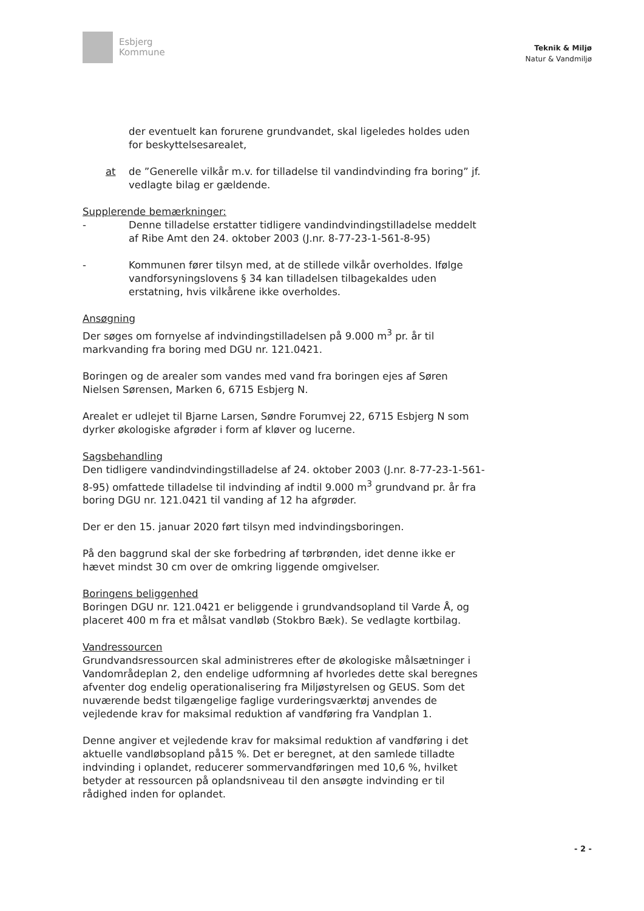Esbjerg
Kommune
Teknik & Miljø
Natur & Vandmiljø
der eventuelt kan forurene grundvandet, skal ligeledes holdes uden for beskyttelsesarealet,
at de ”Generelle vilkår m.v. for tilladelse til vandindvinding fra boring” jf. vedlagte bilag er gældende.
Supplerende bemærkninger:
- Denne tilladelse erstatter tidligere vandindvindingstilladelse meddelt af Ribe Amt den 24. oktober 2003 (J.nr. 8-77-23-1-561-8-95)
- Kommunen fører tilsyn med, at de stillede vilkår overholdes. Ifølge vandforsyningslovens § 34 kan tilladelsen tilbagekaldes uden erstatning, hvis vilkårene ikke overholdes.
Ansøgning
Der søges om fornyelse af indvindingstilladelsen på 9.000 m<sup>3</sup> pr. år til markvanding fra boring med DGU nr. 121.0421.
Boringen og de arealer som vandes med vand fra boringen ejes af Søren Nielsen Sørensen, Marken 6, 6715 Esbjerg N.
Arealet er udlejet til Bjarne Larsen, Søndre Forumvej 22, 6715 Esbjerg N som dyrker økologiske afgrøder i form af kløver og lucerne.
Sagsbehandling
Den tidligere vandindvindingstilladelse af 24. oktober 2003 (J.nr. 8-77-23-1-561-8-95) omfattede tilladelse til indvinding af indtil 9.000 m<sup>3</sup> grundvand pr. år fra boring DGU nr. 121.0421 til vanding af 12 ha afgrøder.
Der er den 15. januar 2020 ført tilsyn med indvindingsboringen.
På den baggrund skal der ske forbedring af tørbrønden, idet denne ikke er hævet mindst 30 cm over de omkring liggende omgivelser.
Boringens beliggenhed
Boringen DGU nr. 121.0421 er beliggende i grundvandsopland til Varde Å, og placeret 400 m fra et målsat vandløb (Stokbro Bæk). Se vedlagte kortbilag.
Vandressourcen
Grundvandsressourcen skal administreres efter de økologiske målsætninger i Vandområdeplan 2, den endelige udformning af hvorledes dette skal beregnes afventer dog endelig operationalisering fra Miljøstyrelsen og GEUS. Som det nuværende bedst tilgængelige faglige vurderingsværktøj anvendes de vejledende krav for maksimal reduktion af vandføring fra Vandplan 1.
Denne angiver et vejledende krav for maksimal reduktion af vandføring i det aktuelle vandløbsopland på15 %. Det er beregnet, at den samlede tilladte indvinding i oplandet, reducerer sommervandføringen med 10,6 %, hvilket betyder at ressourcen på oplandsniveau til den ansøgte indvinding er til rådighed inden for oplandet.
- 2 -